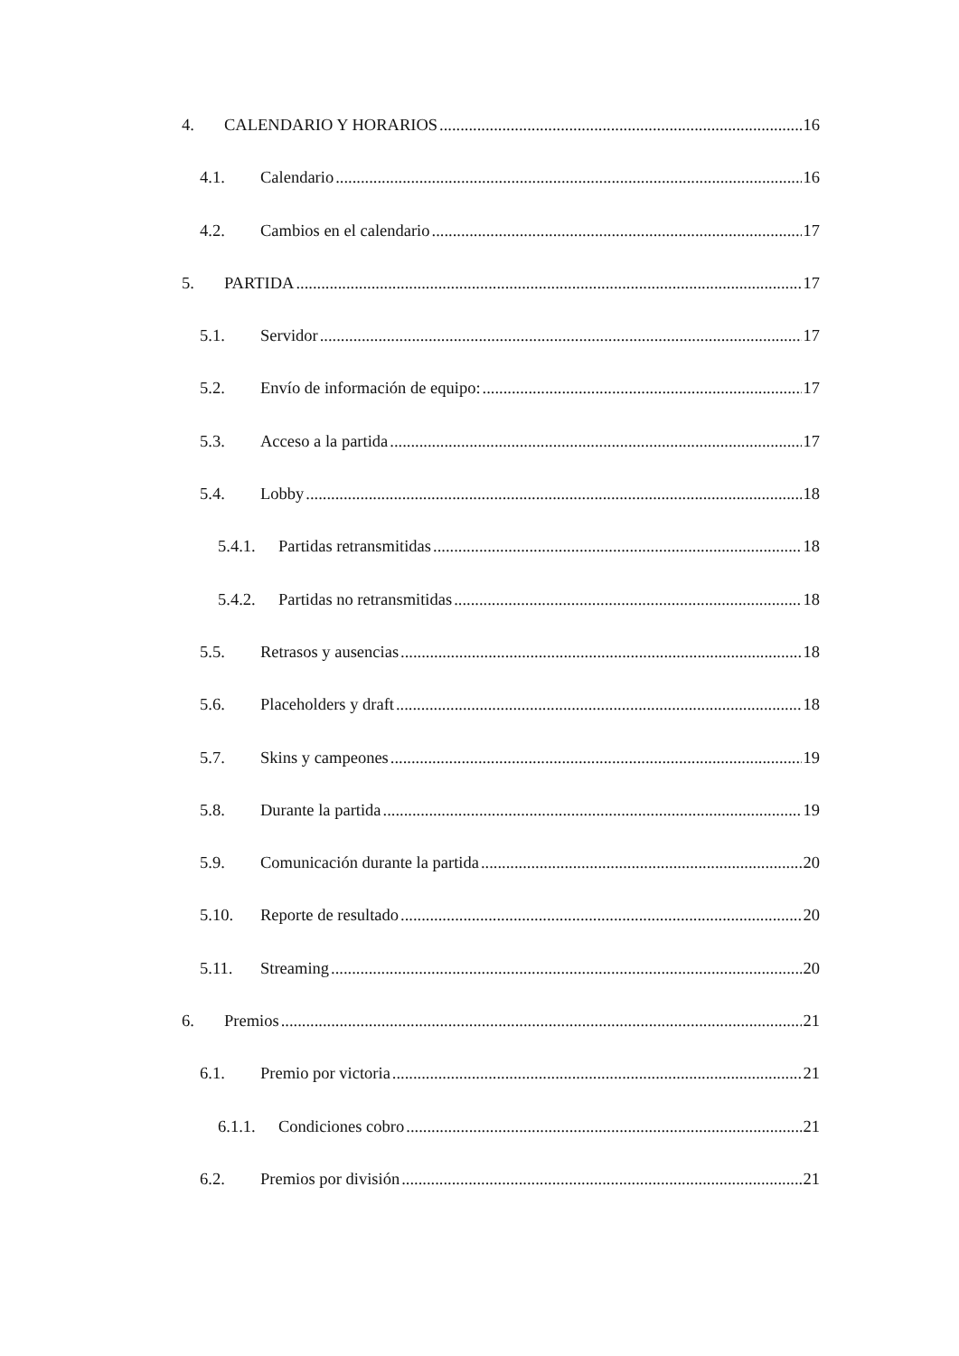4. CALENDARIO Y HORARIOS 16
4.1. Calendario 16
4.2. Cambios en el calendario 17
5. PARTIDA 17
5.1. Servidor 17
5.2. Envío de información de equipo: 17
5.3. Acceso a la partida 17
5.4. Lobby 18
5.4.1. Partidas retransmitidas 18
5.4.2. Partidas no retransmitidas 18
5.5. Retrasos y ausencias 18
5.6. Placeholders y draft 18
5.7. Skins y campeones 19
5.8. Durante la partida 19
5.9. Comunicación durante la partida 20
5.10. Reporte de resultado 20
5.11. Streaming 20
6. Premios 21
6.1. Premio por victoria 21
6.1.1. Condiciones cobro 21
6.2. Premios por división 21